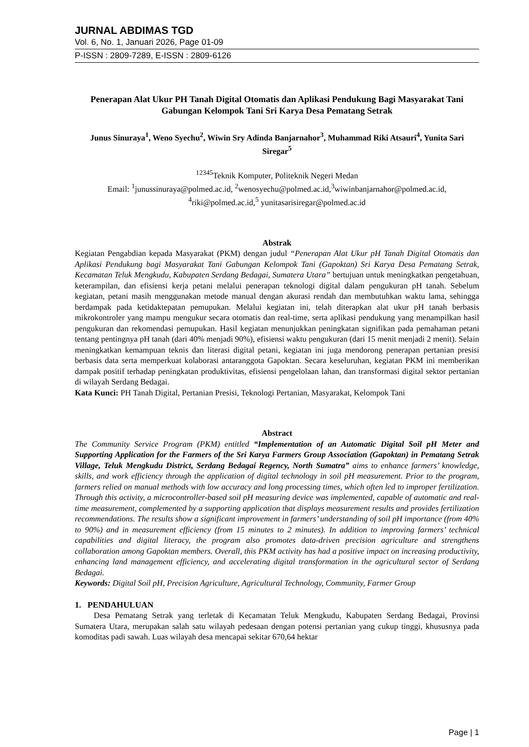JURNAL ABDIMAS TGD
Vol. 6, No. 1, Januari 2026, Page 01-09
P-ISSN : 2809-7289, E-ISSN : 2809-6126
Penerapan Alat Ukur PH Tanah Digital Otomatis dan Aplikasi Pendukung Bagi Masyarakat Tani Gabungan Kelompok Tani Sri Karya Desa Pematang Setrak
Junus Sinuraya<sup>1</sup>, Weno Syechu<sup>2</sup>, Wiwin Sry Adinda Banjarnahor<sup>3</sup>, Muhammad Riki Atsauri<sup>4</sup>, Yunita Sari Siregar<sup>5</sup>
<sup>12345</sup>Teknik Komputer, Politeknik Negeri Medan
Email: <sup>1</sup>junussinuraya@polmed.ac.id, <sup>2</sup>wenosyechu@polmed.ac.id,<sup>3</sup>wiwinbanjarnahor@polmed.ac.id, <sup>4</sup>riki@polmed.ac.id,<sup>5</sup> yunitasarisiregar@polmed.ac.id
Abstrak
Kegiatan Pengabdian kepada Masyarakat (PKM) dengan judul “Penerapan Alat Ukur pH Tanah Digital Otomatis dan Aplikasi Pendukung bagi Masyarakat Tani Gabungan Kelompok Tani (Gapoktan) Sri Karya Desa Pematang Setrak, Kecamatan Teluk Mengkudu, Kabupaten Serdang Bedagai, Sumatera Utara” bertujuan untuk meningkatkan pengetahuan, keterampilan, dan efisiensi kerja petani melalui penerapan teknologi digital dalam pengukuran pH tanah. Sebelum kegiatan, petani masih menggunakan metode manual dengan akurasi rendah dan membutuhkan waktu lama, sehingga berdampak pada ketidaktepatan pemupukan. Melalui kegiatan ini, telah diterapkan alat ukur pH tanah berbasis mikrokontroler yang mampu mengukur secara otomatis dan real-time, serta aplikasi pendukung yang menampilkan hasil pengukuran dan rekomendasi pemupukan. Hasil kegiatan menunjukkan peningkatan signifikan pada pemahaman petani tentang pentingnya pH tanah (dari 40% menjadi 90%), efisiensi waktu pengukuran (dari 15 menit menjadi 2 menit). Selain meningkatkan kemampuan teknis dan literasi digital petani, kegiatan ini juga mendorong penerapan pertanian presisi berbasis data serta memperkuat kolaborasi antaranggota Gapoktan. Secara keseluruhan, kegiatan PKM ini memberikan dampak positif terhadap peningkatan produktivitas, efisiensi pengelolaan lahan, dan transformasi digital sektor pertanian di wilayah Serdang Bedagai.
Kata Kunci: PH Tanah Digital, Pertanian Presisi, Teknologi Pertanian, Masyarakat, Kelompok Tani
Abstract
The Community Service Program (PKM) entitled “Implementation of an Automatic Digital Soil pH Meter and Supporting Application for the Farmers of the Sri Karya Farmers Group Association (Gapoktan) in Pematang Setrak Village, Teluk Mengkudu District, Serdang Bedagai Regency, North Sumatra” aims to enhance farmers’ knowledge, skills, and work efficiency through the application of digital technology in soil pH measurement. Prior to the program, farmers relied on manual methods with low accuracy and long processing times, which often led to improper fertilization. Through this activity, a microcontroller-based soil pH measuring device was implemented, capable of automatic and real-time measurement, complemented by a supporting application that displays measurement results and provides fertilization recommendations. The results show a significant improvement in farmers’ understanding of soil pH importance (from 40% to 90%) and in measurement efficiency (from 15 minutes to 2 minutes). In addition to improving farmers’ technical capabilities and digital literacy, the program also promotes data-driven precision agriculture and strengthens collaboration among Gapoktan members. Overall, this PKM activity has had a positive impact on increasing productivity, enhancing land management efficiency, and accelerating digital transformation in the agricultural sector of Serdang Bedagai.
Keywords: Digital Soil pH, Precision Agriculture, Agricultural Technology, Community, Farmer Group
1. PENDAHULUAN
Desa Pematang Setrak yang terletak di Kecamatan Teluk Mengkudu, Kabupaten Serdang Bedagai, Provinsi Sumatera Utara, merupakan salah satu wilayah pedesaan dengan potensi pertanian yang cukup tinggi, khususnya pada komoditas padi sawah. Luas wilayah desa mencapai sekitar 670,64 hektar
Page | 1